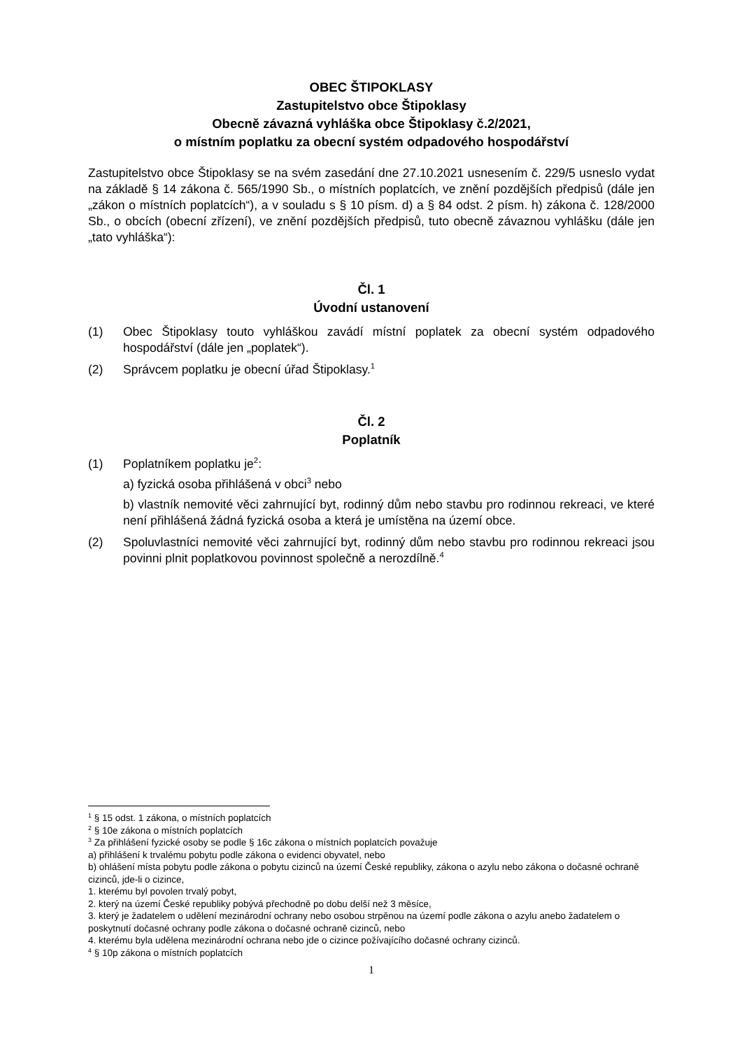OBEC ŠTIPOKLASY
Zastupitelstvo obce Štipoklasy
Obecně závazná vyhláška obce Štipoklasy č.2/2021,
o místním poplatku za obecní systém odpadového hospodářství
Zastupitelstvo obce Štipoklasy se na svém zasedání dne 27.10.2021 usnesením č. 229/5 usneslo vydat na základě § 14 zákona č. 565/1990 Sb., o místních poplatcích, ve znění pozdějších předpisů (dále jen „zákon o místních poplatcích“), a v souladu s § 10 písm. d) a § 84 odst. 2 písm. h) zákona č. 128/2000 Sb., o obcích (obecní zřízení), ve znění pozdějších předpisů, tuto obecně závaznou vyhlášku (dále jen „tato vyhláška“):
Čl. 1
Úvodní ustanovení
(1) Obec Štipoklasy touto vyhláškou zavádí místní poplatek za obecní systém odpadového hospodářství (dále jen „poplatek“).
(2) Správcem poplatku je obecní úřad Štipoklasy.<sup>1</sup>
Čl. 2
Poplatník
(1) Poplatníkem poplatku je<sup>2</sup>:
a) fyzická osoba přihlášená v obci<sup>3</sup> nebo
b) vlastník nemovité věci zahrnující byt, rodinný dům nebo stavbu pro rodinnou rekreaci, ve které není přihlášená žádná fyzická osoba a která je umístěna na území obce.
(2) Spoluvlastníci nemovité věci zahrnující byt, rodinný dům nebo stavbu pro rodinnou rekreaci jsou povinni plnit poplatkovou povinnost společně a nerozdílně.<sup>4</sup>
<sup>1</sup> § 15 odst. 1 zákona, o místních poplatcích
<sup>2</sup> § 10e zákona o místních poplatcích
<sup>3</sup> Za přihlášení fyzické osoby se podle § 16c zákona o místních poplatcích považuje
a) přihlášení k trvalému pobytu podle zákona o evidenci obyvatel, nebo
b) ohlášení místa pobytu podle zákona o pobytu cizinců na území České republiky, zákona o azylu nebo zákona o dočasné ochraně cizinců, jde-li o cizince,
1. kterému byl povolen trvalý pobyt,
2. který na území České republiky pobývá přechodně po dobu delší než 3 měsíce,
3. který je žadatelem o udělení mezinárodní ochrany nebo osobou strpěnou na území podle zákona o azylu anebo žadatelem o poskytnutí dočasné ochrany podle zákona o dočasné ochraně cizinců, nebo
4. kterému byla udělena mezinárodní ochrana nebo jde o cizince požívajícího dočasné ochrany cizinců.
<sup>4</sup> § 10p zákona o místních poplatcích
1